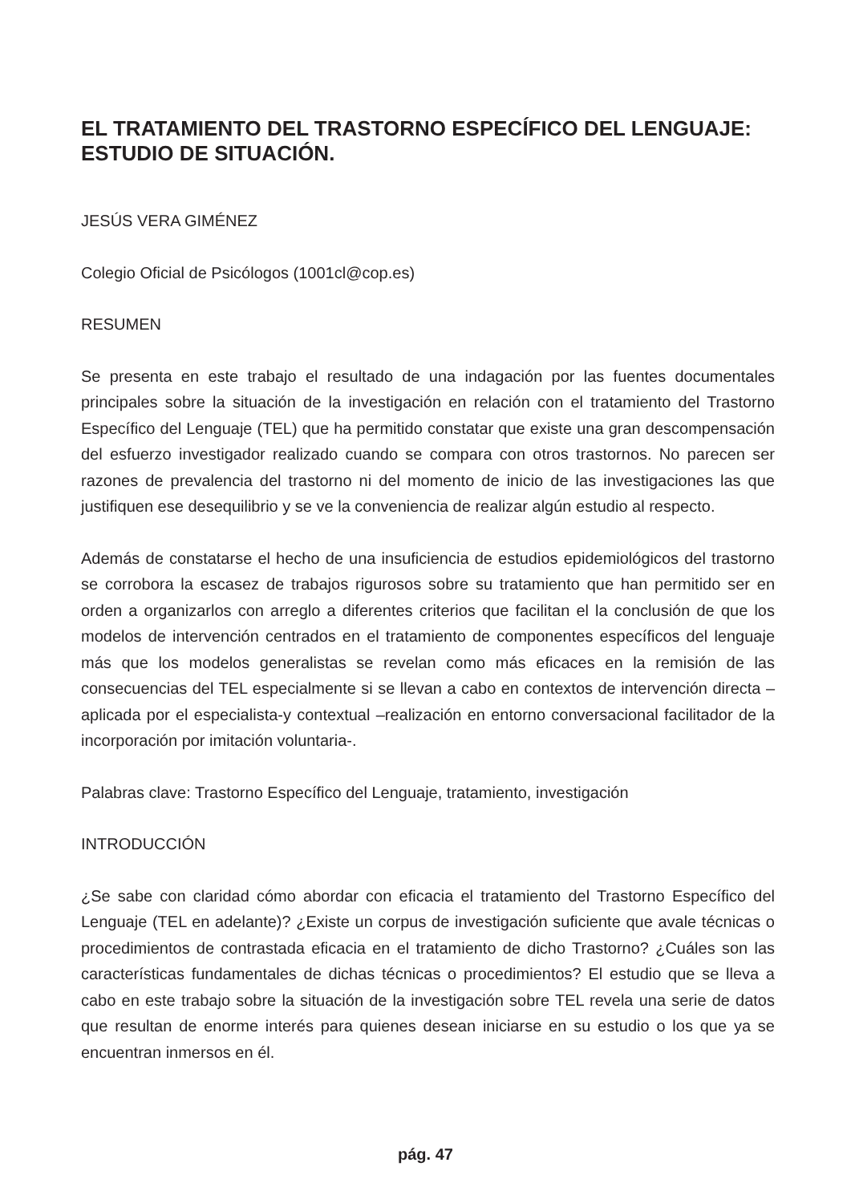EL TRATAMIENTO DEL TRASTORNO ESPECÍFICO DEL LENGUAJE: ESTUDIO DE SITUACIÓN.
JESÚS VERA GIMÉNEZ
Colegio Oficial de Psicólogos (1001cl@cop.es)
RESUMEN
Se presenta en este trabajo el resultado de una indagación por las fuentes documentales principales sobre la situación de la investigación en relación con el tratamiento del Trastorno Específico del Lenguaje (TEL) que ha permitido constatar que existe una gran descompensación del esfuerzo investigador realizado cuando se compara con otros trastornos. No parecen ser razones de prevalencia del trastorno ni del momento de inicio de las investigaciones las que justifiquen ese desequilibrio y se ve la conveniencia de realizar algún estudio al respecto.
Además de constatarse el hecho de una insuficiencia de estudios epidemiológicos del trastorno se corrobora la escasez de trabajos rigurosos sobre su tratamiento que han permitido ser en orden a organizarlos con arreglo a diferentes criterios que facilitan el la conclusión de que los modelos de intervención centrados en el tratamiento de componentes específicos del lenguaje más que los modelos generalistas se revelan como más eficaces en la remisión de las consecuencias del TEL especialmente si se llevan a cabo en contextos de intervención directa –aplicada por el especialista-y contextual –realización en entorno conversacional facilitador de la incorporación por imitación voluntaria-.
Palabras clave: Trastorno Específico del Lenguaje, tratamiento, investigación
INTRODUCCIÓN
¿Se sabe con claridad cómo abordar con eficacia el tratamiento del Trastorno Específico del Lenguaje (TEL en adelante)? ¿Existe un corpus de investigación suficiente que avale técnicas o procedimientos de contrastada eficacia en el tratamiento de dicho Trastorno? ¿Cuáles son las características fundamentales de dichas técnicas o procedimientos? El estudio que se lleva a cabo en este trabajo sobre la situación de la investigación sobre TEL revela una serie de datos que resultan de enorme interés para quienes desean iniciarse en su estudio o los que ya se encuentran inmersos en él.
pág. 47